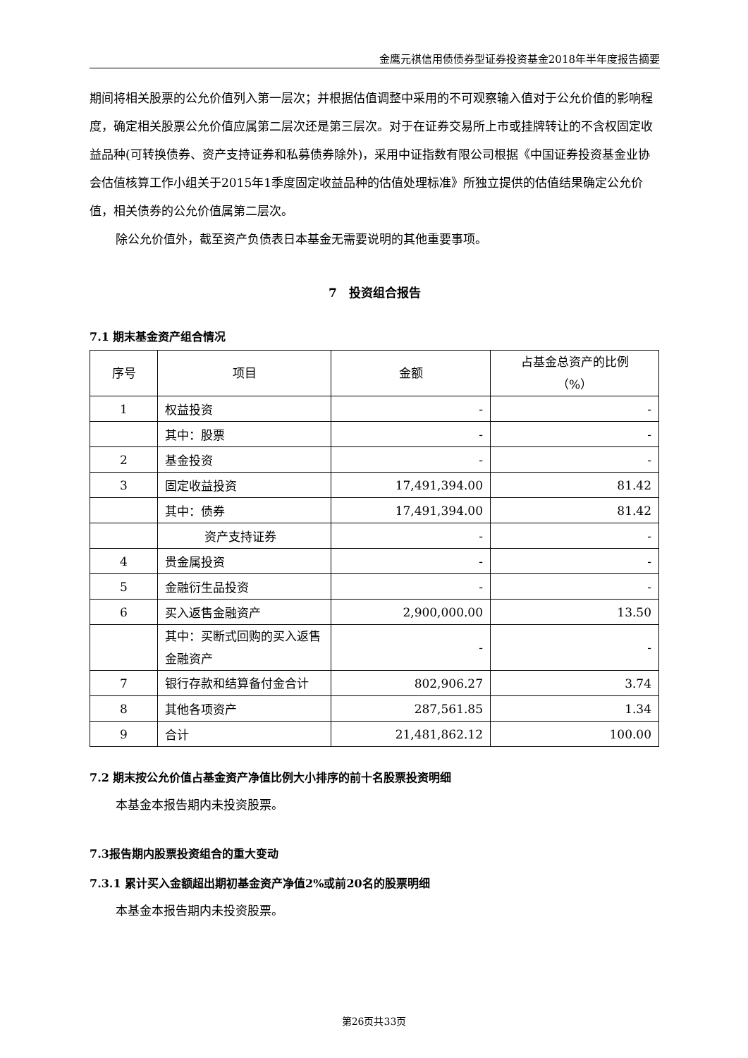金鹰元祺信用债债券型证券投资基金2018年半年度报告摘要
期间将相关股票的公允价值列入第一层次；并根据估值调整中采用的不可观察输入值对于公允价值的影响程度，确定相关股票公允价值应属第二层次还是第三层次。对于在证券交易所上市或挂牌转让的不含权固定收益品种(可转换债券、资产支持证券和私募债券除外)，采用中证指数有限公司根据《中国证券投资基金业协会估值核算工作小组关于2015年1季度固定收益品种的估值处理标准》所独立提供的估值结果确定公允价值，相关债券的公允价值属第二层次。
除公允价值外，截至资产负债表日本基金无需要说明的其他重要事项。
7　投资组合报告
7.1 期末基金资产组合情况
| 序号 | 项目 | 金额 | 占基金总资产的比例 （%） |
| --- | --- | --- | --- |
| 1 | 权益投资 | - | - |
| | 其中：股票 | - | - |
| 2 | 基金投资 | - | - |
| 3 | 固定收益投资 | 17,491,394.00 | 81.42 |
| | 其中：债券 | 17,491,394.00 | 81.42 |
| | 资产支持证券 | - | - |
| 4 | 贵金属投资 | - | - |
| 5 | 金融衍生品投资 | - | - |
| 6 | 买入返售金融资产 | 2,900,000.00 | 13.50 |
| | 其中：买断式回购的买入返售金融资产 | - | - |
| 7 | 银行存款和结算备付金合计 | 802,906.27 | 3.74 |
| 8 | 其他各项资产 | 287,561.85 | 1.34 |
| 9 | 合计 | 21,481,862.12 | 100.00 |
7.2 期末按公允价值占基金资产净值比例大小排序的前十名股票投资明细
本基金本报告期内未投资股票。
7.3报告期内股票投资组合的重大变动
7.3.1 累计买入金额超出期初基金资产净值2%或前20名的股票明细
本基金本报告期内未投资股票。
第26页共33页